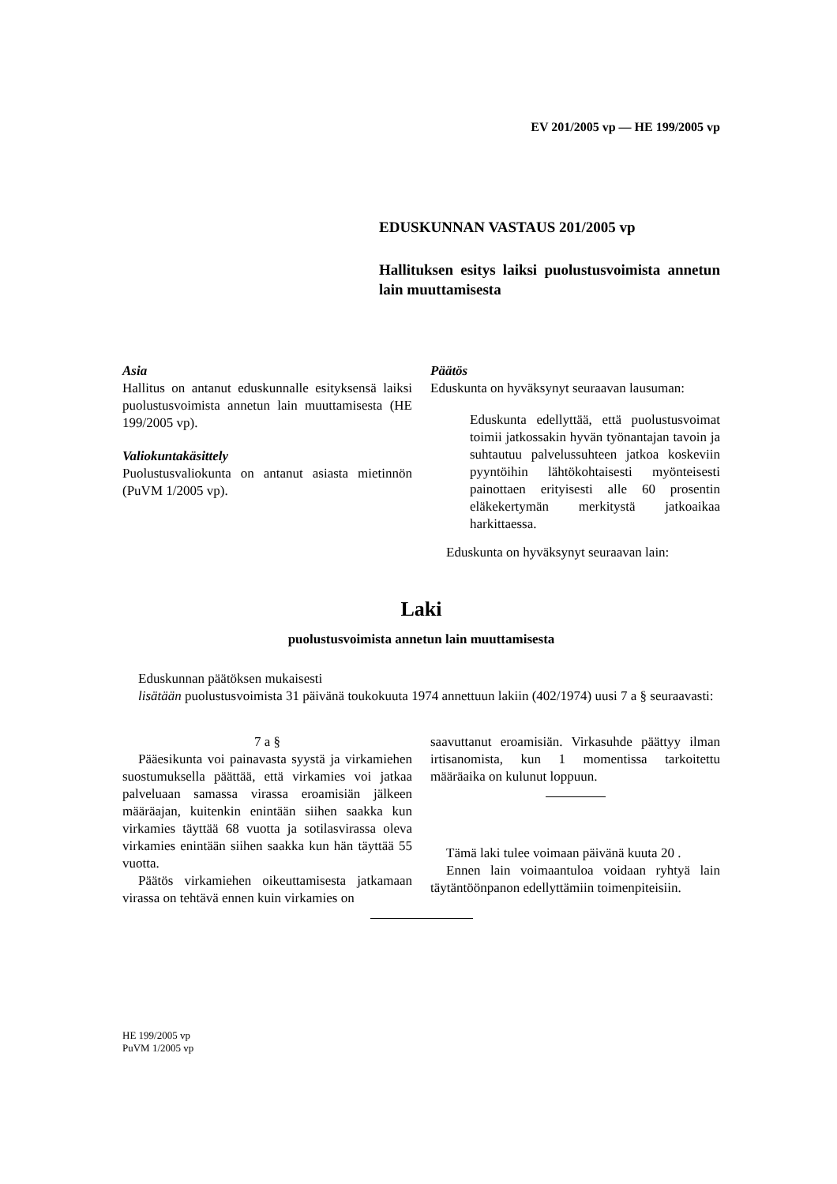EV 201/2005 vp — HE 199/2005 vp
EDUSKUNNAN VASTAUS 201/2005 vp
Hallituksen esitys laiksi puolustusvoimista annetun lain muuttamisesta
Asia
Hallitus on antanut eduskunnalle esityksensä laiksi puolustusvoimista annetun lain muuttamisesta (HE 199/2005 vp).
Valiokuntakäsittely
Puolustusvaliokunta on antanut asiasta mietinnön (PuVM 1/2005 vp).
Päätös
Eduskunta on hyväksynyt seuraavan lausuman:
Eduskunta edellyttää, että puolustusvoimat toimii jatkossakin hyvän työnantajan tavoin ja suhtautuu palvelussuhteen jatkoa koskeviin pyyntöihin lähtökohtaisesti myönteisesti painottaen erityisesti alle 60 prosentin eläkekertymän merkitystä jatkoaikaa harkittaessa.
Eduskunta on hyväksynyt seuraavan lain:
Laki
puolustusvoimista annetun lain muuttamisesta
Eduskunnan päätöksen mukaisesti
lisätään puolustusvoimista 31 päivänä toukokuuta 1974 annettuun lakiin (402/1974) uusi 7 a § seuraavasti:
7 a §
Pääesikunta voi painavasta syystä ja virkamiehen suostumuksella päättää, että virkamies voi jatkaa palveluaan samassa virassa eroamisiän jälkeen määräajan, kuitenkin enintään siihen saakka kun virkamies täyttää 68 vuotta ja sotilasvirassa oleva virkamies enintään siihen saakka kun hän täyttää 55 vuotta.
Päätös virkamiehen oikeuttamisesta jatkamaan virassa on tehtävä ennen kuin virkamies on
saavuttanut eroamisiän. Virkasuhde päättyy ilman irtisanomista, kun 1 momentissa tarkoitettu määräaika on kulunut loppuun.
Tämä laki tulee voimaan päivänä kuuta 20 .
Ennen lain voimaantuloa voidaan ryhtyä lain täytäntöönpanon edellyttämiin toimenpiteisiin.
HE 199/2005 vp
PuVM 1/2005 vp